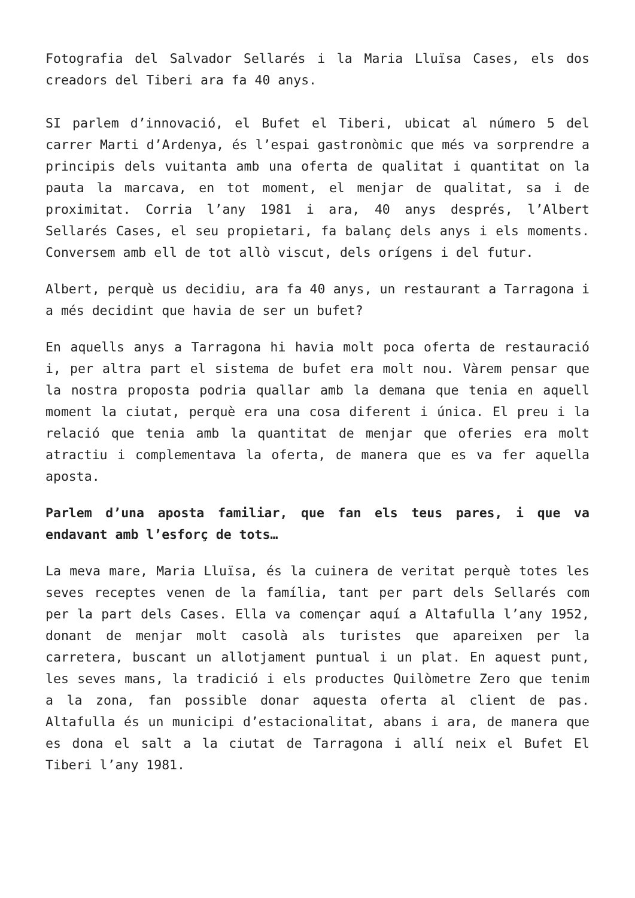Fotografia del Salvador Sellarés i la Maria Lluïsa Cases, els dos creadors del Tiberi ara fa 40 anys.
SI parlem d’innovació, el Bufet el Tiberi, ubicat al número 5 del carrer Marti d’Ardenya, és l’espai gastronòmic que més va sorprendre a principis dels vuitanta amb una oferta de qualitat i quantitat on la pauta la marcava, en tot moment, el menjar de qualitat, sa i de proximitat. Corria l’any 1981 i ara, 40 anys després, l’Albert Sellarés Cases, el seu propietari, fa balanç dels anys i els moments. Conversem amb ell de tot allò viscut, dels orígens i del futur.
Albert, perquè us decidiu, ara fa 40 anys, un restaurant a Tarragona i a més decidint que havia de ser un bufet?
En aquells anys a Tarragona hi havia molt poca oferta de restauració i, per altra part el sistema de bufet era molt nou. Vàrem pensar que la nostra proposta podria quallar amb la demana que tenia en aquell moment la ciutat, perquè era una cosa diferent i única. El preu i la relació que tenia amb la quantitat de menjar que oferies era molt atractiu i complementava la oferta, de manera que es va fer aquella aposta.
Parlem d’una aposta familiar, que fan els teus pares, i que va endavant amb l’esforç de tots…
La meva mare, Maria Lluïsa, és la cuinera de veritat perquè totes les seves receptes venen de la família, tant per part dels Sellarés com per la part dels Cases. Ella va començar aquí a Altafulla l’any 1952, donant de menjar molt casolà als turistes que apareixen per la carretera, buscant un allotjament puntual i un plat. En aquest punt, les seves mans, la tradició i els productes Quilòmetre Zero que tenim a la zona, fan possible donar aquesta oferta al client de pas. Altafulla és un municipi d’estacionalitat, abans i ara, de manera que es dona el salt a la ciutat de Tarragona i allí neix el Bufet El Tiberi l’any 1981.